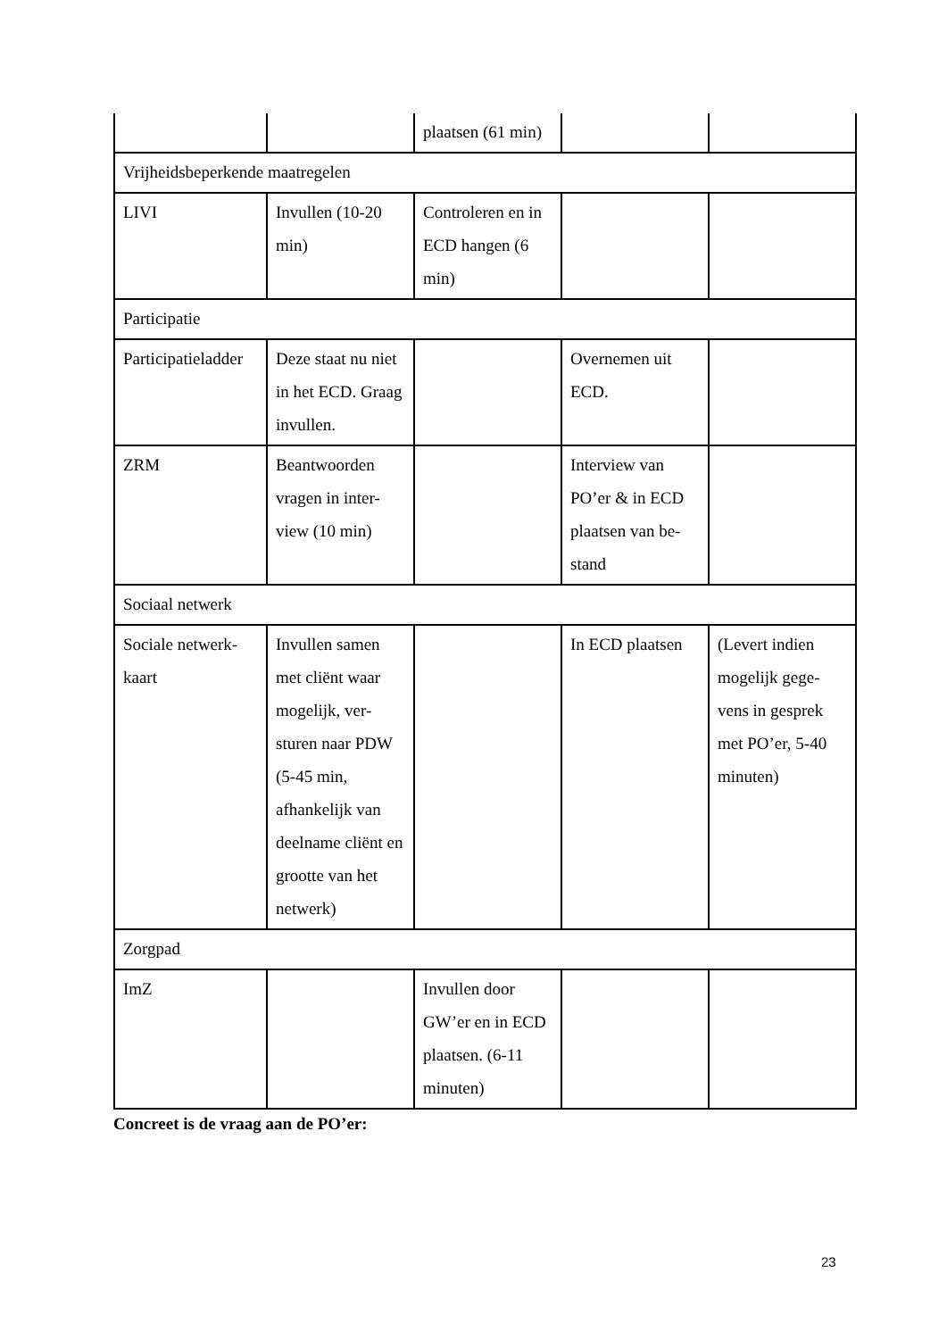| | | plaatsen (61 min) | | |
| Vrijheidsbeperkende maatregelen | | | | |
| LIVI | Invullen (10-20 min) | Controleren en in ECD hangen (6 min) | | |
| Participatie | | | | |
| Participatieladder | Deze staat nu niet in het ECD. Graag invullen. | | Overnemen uit ECD. | |
| ZRM | Beantwoorden vragen in inter-view (10 min) | | Interview van PO’er & in ECD plaatsen van be-stand | |
| Sociaal netwerk | | | | |
| Sociale netwerk-kaart | Invullen samen met cliënt waar mogelijk, ver-sturen naar PDW (5-45 min, afhankelijk van deelname cliënt en grootte van het netwerk) | | In ECD plaatsen | (Levert indien mogelijk gege-vens in gesprek met PO’er, 5-40 minuten) |
| Zorgpad | | | | |
| ImZ | | Invullen door GW’er en in ECD plaatsen. (6-11 minuten) | | |
Concreet is de vraag aan de PO’er:
23